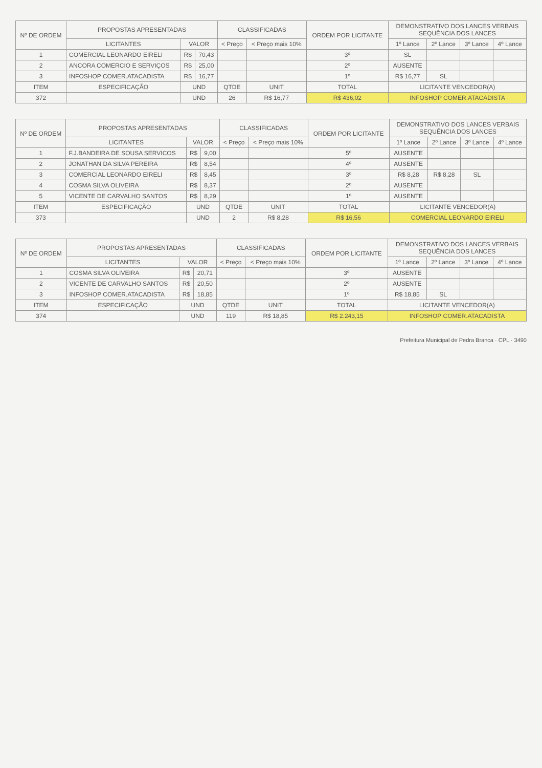| Nº DE ORDEM | PROPOSTAS APRESENTADAS | | | CLASSIFICADAS | | ORDEM POR LICITANTE | DEMONSTRATIVO DOS LANCES VERBAIS SEQUÊNCIA DOS LANCES | | | |
| --- | --- | --- | --- | --- | --- | --- | --- | --- | --- | --- |
| | LICITANTES | VALOR | | < Preço | < Preço mais 10% | | 1º Lance | 2º Lance | 3º Lance | 4º Lance |
| 1 | COMERCIAL LEONARDO EIRELI | R$ | 70,43 | | | 3º | SL | | | |
| 2 | ANCORA COMERCIO E SERVIÇOS | R$ | 25,00 | | | 2º | AUSENTE | | | |
| 3 | INFOSHOP COMER.ATACADISTA | R$ | 16,77 | | | 1º | R$ 16,77 | SL | | |
| ITEM | ESPECIFICAÇÃO | UND | | QTDE | UNIT | TOTAL | LICITANTE VENCEDOR(A) | | | |
| 372 | | UND | | 26 | R$ 16,77 | R$ 436,02 | INFOSHOP COMER.ATACADISTA | | | |
| Nº DE ORDEM | PROPOSTAS APRESENTADAS | | | CLASSIFICADAS | | ORDEM POR LICITANTE | DEMONSTRATIVO DOS LANCES VERBAIS SEQUÊNCIA DOS LANCES | | | |
| --- | --- | --- | --- | --- | --- | --- | --- | --- | --- | --- |
| | LICITANTES | VALOR | | < Preço | < Preço mais 10% | | 1º Lance | 2º Lance | 3º Lance | 4º Lance |
| 1 | F.J.BANDEIRA DE SOUSA SERVICOS | R$ | 9,00 | | | 5º | AUSENTE | | | |
| 2 | JONATHAN DA SILVA PEREIRA | R$ | 8,54 | | | 4º | AUSENTE | | | |
| 3 | COMERCIAL LEONARDO EIRELI | R$ | 8,45 | | | 3º | R$ 8,28 | R$ 8,28 | SL | |
| 4 | COSMA SILVA OLIVEIRA | R$ | 8,37 | | | 2º | AUSENTE | | | |
| 5 | VICENTE DE CARVALHO SANTOS | R$ | 8,29 | | | 1º | AUSENTE | | | |
| ITEM | ESPECIFICAÇÃO | UND | | QTDE | UNIT | TOTAL | LICITANTE VENCEDOR(A) | | | |
| 373 | | UND | | 2 | R$ 8,28 | R$ 16,56 | COMERCIAL LEONARDO EIRELI | | | |
| Nº DE ORDEM | PROPOSTAS APRESENTADAS | | | CLASSIFICADAS | | ORDEM POR LICITANTE | DEMONSTRATIVO DOS LANCES VERBAIS SEQUÊNCIA DOS LANCES | | | |
| --- | --- | --- | --- | --- | --- | --- | --- | --- | --- | --- |
| | LICITANTES | VALOR | | < Preço | < Preço mais 10% | | 1º Lance | 2º Lance | 3º Lance | 4º Lance |
| 1 | COSMA SILVA OLIVEIRA | R$ | 20,71 | | | 3º | AUSENTE | | | |
| 2 | VICENTE DE CARVALHO SANTOS | R$ | 20,50 | | | 2º | AUSENTE | | | |
| 3 | INFOSHOP COMER.ATACADISTA | R$ | 18,85 | | | 1º | R$ 18,85 | SL | | |
| ITEM | ESPECIFICAÇÃO | UND | | QTDE | UNIT | TOTAL | LICITANTE VENCEDOR(A) | | | |
| 374 | | UND | | 119 | R$ 18,85 | R$ 2.243,15 | INFOSHOP COMER.ATACADISTA | | | |
Prefeitura Municipal de Pedra Branca · CPL · 3490